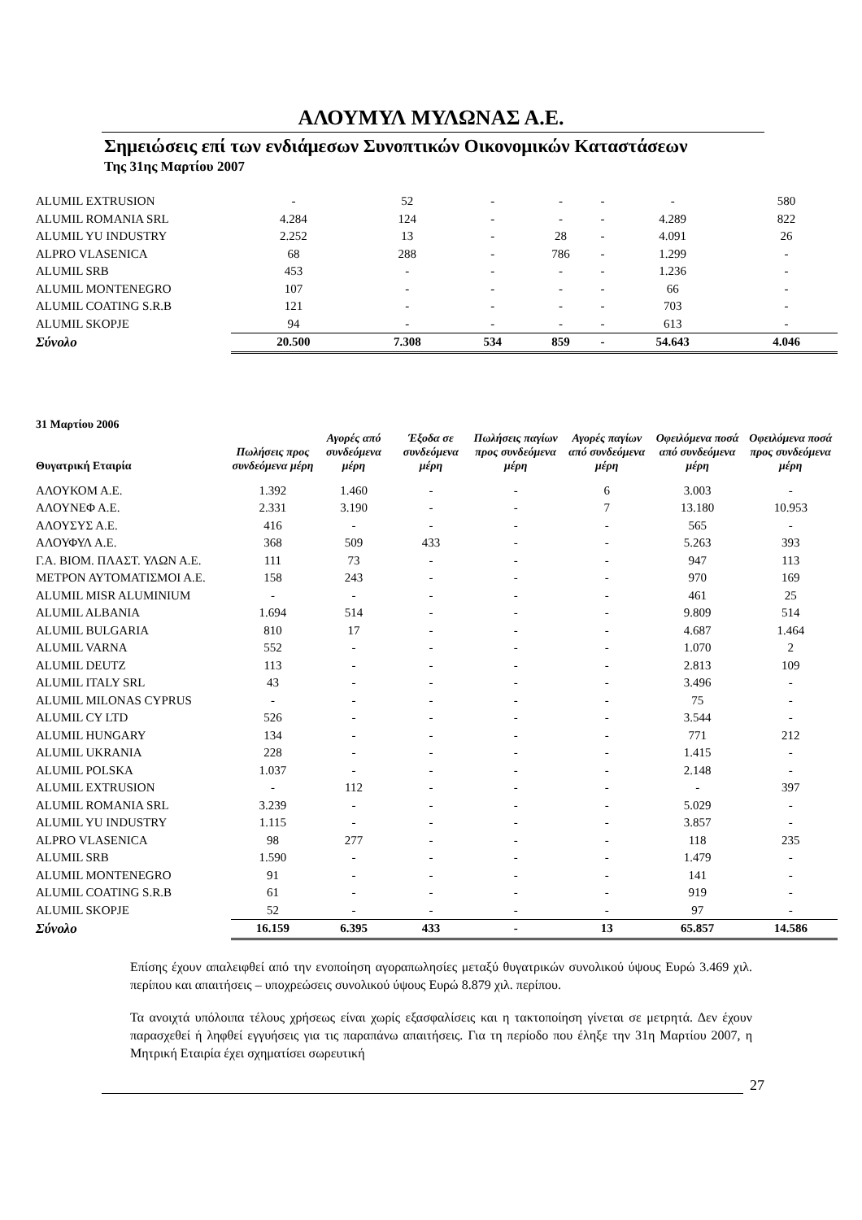ΑΛΟΥΜΥΛ ΜΥΛΩΝΑΣ Α.Ε.
Σημειώσεις επί των ενδιάμεσων Συνοπτικών Οικονομικών Καταστάσεων
Της 31ης Μαρτίου 2007
| ALUMIL EXTRUSION | - | 52 | - | - | - | - | 580 |
| ALUMIL ROMANIA SRL | 4.284 | 124 | - | - | - | 4.289 | 822 |
| ALUMIL YU INDUSTRY | 2.252 | 13 | - | 28 | - | 4.091 | 26 |
| ALPRO VLASENICA | 68 | 288 | - | 786 | - | 1.299 | - |
| ALUMIL SRB | 453 | - | - | - | - | 1.236 | - |
| ALUMIL MONTENEGRO | 107 | - | - | - | - | 66 | - |
| ALUMIL COATING S.R.B | 121 | - | - | - | - | 703 | - |
| ALUMIL SKOPJE | 94 | - | - | - | - | 613 | - |
| Σύνολο | 20.500 | 7.308 | 534 | 859 | - | 54.643 | 4.046 |
| 31 Μαρτίου 2006 Θυγατρική Εταιρία | Πωλήσεις προς συνδεόμενα μέρη | Αγορές από συνδεόμενα μέρη | Έξοδα σε συνδεόμενα μέρη | Πωλήσεις παγίων προς συνδεόμενα μέρη | Αγορές παγίων από συνδεόμενα μέρη | Οφειλόμενα ποσά από συνδεόμενα μέρη | Οφειλόμενα ποσά προς συνδεόμενα μέρη |
| --- | --- | --- | --- | --- | --- | --- | --- |
| ΑΛΟΥΚΟΜ Α.Ε. | 1.392 | 1.460 | - | - | 6 | 3.003 | - |
| ΑΛΟΥΝΕΦ Α.Ε. | 2.331 | 3.190 | - | - | 7 | 13.180 | 10.953 |
| ΑΛΟΥΣΥΣ Α.Ε. | 416 | - | - | - | - | 565 | - |
| ΑΛΟΥΦΥΛ Α.Ε. | 368 | 509 | 433 | - | - | 5.263 | 393 |
| Γ.Α. ΒΙΟΜ. ΠΛΑΣΤ. ΥΛΩΝ Α.Ε. | 111 | 73 | - | - | - | 947 | 113 |
| ΜΕΤΡΟΝ ΑΥΤΟΜΑΤΙΣΜΟΙ Α.Ε. | 158 | 243 | - | - | - | 970 | 169 |
| ALUMIL MISR ALUMINIUM | - | - | - | - | - | 461 | 25 |
| ALUMIL ALBANIA | 1.694 | 514 | - | - | - | 9.809 | 514 |
| ALUMIL BULGARIA | 810 | 17 | - | - | - | 4.687 | 1.464 |
| ALUMIL VARNA | 552 | - | - | - | - | 1.070 | 2 |
| ALUMIL DEUTZ | 113 | - | - | - | - | 2.813 | 109 |
| ALUMIL ITALY SRL | 43 | - | - | - | - | 3.496 | - |
| ALUMIL MILONAS CYPRUS | - | - | - | - | - | 75 | - |
| ALUMIL CY LTD | 526 | - | - | - | - | 3.544 | - |
| ALUMIL HUNGARY | 134 | - | - | - | - | 771 | 212 |
| ALUMIL UKRANIA | 228 | - | - | - | - | 1.415 | - |
| ALUMIL POLSKA | 1.037 | - | - | - | - | 2.148 | - |
| ALUMIL EXTRUSION | - | 112 | - | - | - | - | 397 |
| ALUMIL ROMANIA SRL | 3.239 | - | - | - | - | 5.029 | - |
| ALUMIL YU INDUSTRY | 1.115 | - | - | - | - | 3.857 | - |
| ALPRO VLASENICA | 98 | 277 | - | - | - | 118 | 235 |
| ALUMIL SRB | 1.590 | - | - | - | - | 1.479 | - |
| ALUMIL MONTENEGRO | 91 | - | - | - | - | 141 | - |
| ALUMIL COATING S.R.B | 61 | - | - | - | - | 919 | - |
| ALUMIL SKOPJE | 52 | - | - | - | - | 97 | - |
| Σύνολο | 16.159 | 6.395 | 433 | - | 13 | 65.857 | 14.586 |
Επίσης έχουν απαλειφθεί από την ενοποίηση αγοραπωλησίες μεταξύ θυγατρικών συνολικού ύψους Ευρώ 3.469 χιλ. περίπου και απαιτήσεις – υποχρεώσεις συνολικού ύψους Ευρώ 8.879 χιλ. περίπου.
Τα ανοιχτά υπόλοιπα τέλους χρήσεως είναι χωρίς εξασφαλίσεις και η τακτοποίηση γίνεται σε μετρητά. Δεν έχουν παρασχεθεί ή ληφθεί εγγυήσεις για τις παραπάνω απαιτήσεις. Για τη περίοδο που έληξε την 31η Μαρτίου 2007, η Μητρική Εταιρία έχει σχηματίσει σωρευτική
27